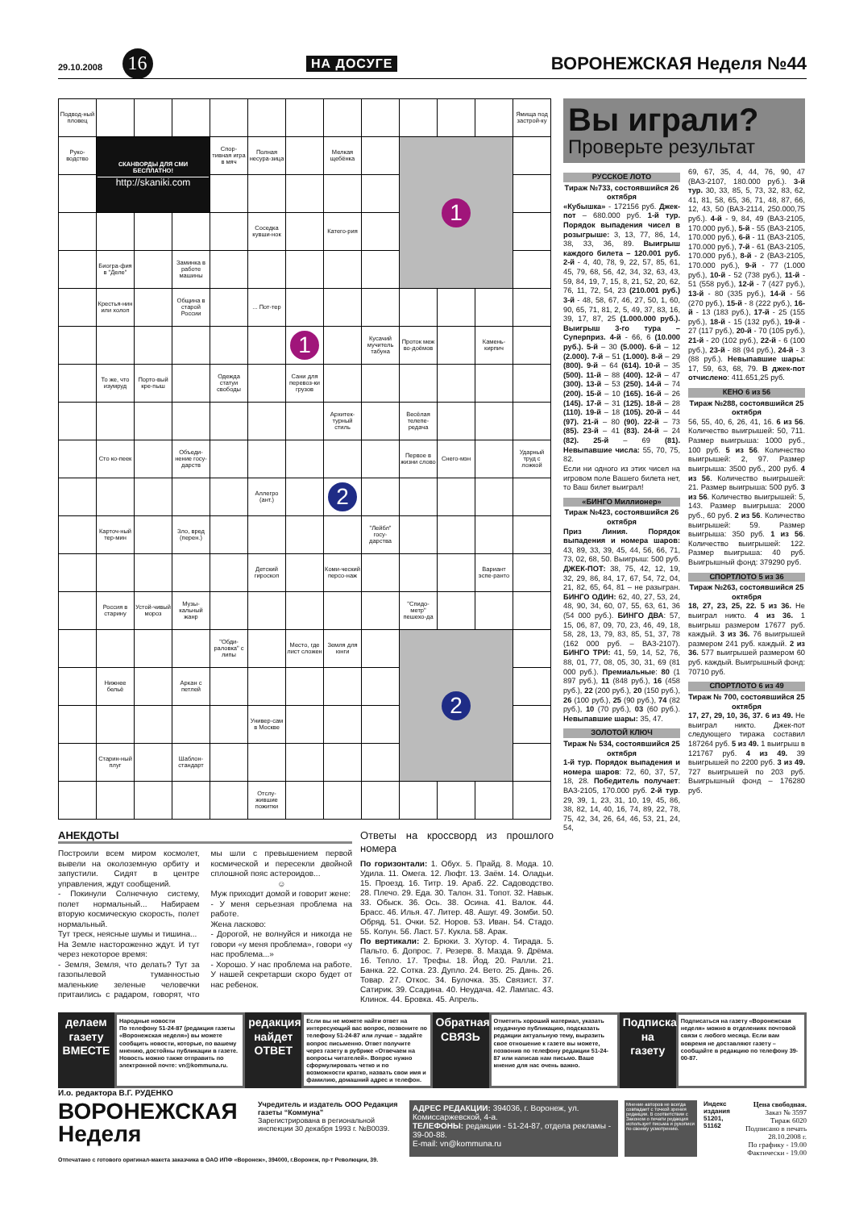29.10.2008 16
НА ДОСУГЕ
ВОРОНЕЖСКАЯ Неделя №44
| Подвод-ный пловец | | | | | | | | | | | | Ямища под застрой-ку |
| Руко-водство | СКАНВОРДЫ ДЛЯ СМИ БЕСПЛАТНО! http://skaniki.com | | | Спор-тивная игра в мяч | Полная несура-зица | | Мелкая щебёнка | | 1 | | | |
| | | | | | Соседка кувши-нок | | Катего-рия | | | | | |
| | Биогра-фия в "Деле" | | Заминка в работе машины | | | | | | | | | |
| | Крестья-нин или холоп | | Община в старой России | | ... Пот-тер | | | | | | | |
| | | | | | | 1 | | Кусачий мучитель табуна | Проток меж во-доёмов | | Камень-кирпич | |
| | То же, что изумруд | Порто-вый кре-пыш | | Одежда статуи свободы | | Сани для перевоз-ки грузов | | | | | | |
| | | | | | | | Архитек-турный стиль | | Весёлая телепе-редача | | | |
| | Сто ко-пеек | | Объеди-нение госу-дарств | | | | | | Первое в жизни слово | Снего-мэн | | Ударный труд с ложкой |
| | | | | | Аллегро (ант.) | | 2 | | | | | |
| | Карточ-ный тер-мин | | Зло, вред (перен.) | | | | | "Лейбл" госу-дарства | | | | |
| | | | | | Детский гироскоп | | Коми-ческий персо-наж | | | | Вариант эспе-ранто | |
| | Россия в старину | Устой-чивый мороз | Музы-кальный жанр | | | | | | "Спидо-метр" пешехо-да | | | |
| | | | | "Обди-раловка" с липы | | Место, где лист сложен | Земля для юнги | | 2 | | | |
| | Нижнее бельё | | Аркан с петлей | | | | | | | | | |
| | | | | | Универ-сам в Москве | | | | | | | |
| | Старин-ный плуг | | Шаблон-стандарт | | | | | | | | | |
| | | | | | Отслу-жившие пожитки | | | | | | | |
АНЕКДОТЫ
Построили всем миром космолет, вывели на околоземную орбиту и запустили. Сидят в центре управления, ждут сообщений.
- Покинули Солнечную систему, полет нормальный... Набираем вторую космическую скорость, полет нормальный.
Тут треск, неясные шумы и тишина...
На Земле настороженно ждут. И тут через некоторое время:
- Земля, Земля, что делать? Тут за газопылевой туманностью маленькие зеленые человечки притаились с радаром, говорят, что мы шли с превышением первой космической и пересекли двойной сплошной пояс астероидов...
☺
Муж приходит домой и говорит жене:
- У меня серьезная проблема на работе.
Жена ласково:
- Дорогой, не волнуйся и никогда не говори «у меня проблема», говори «у нас проблема...»
- Хорошо. У нас проблема на работе. У нашей секретарши скоро будет от нас ребенок.
Ответы на кроссворд из прошлого номера
По горизонтали: 1. Обух. 5. Прайд. 8. Мода. 10. Удила. 11. Омега. 12. Люфт. 13. Заём. 14. Оладьи. 15. Проезд. 16. Титр. 19. Араб. 22. Садоводство. 28. Плечо. 29. Еда. 30. Талон. 31. Топот. 32. Навык. 33. Обыск. 36. Ось. 38. Осина. 41. Валок. 44. Брасс. 46. Илья. 47. Литер. 48. Ашуг. 49. Зомби. 50. Обряд. 51. Очки. 52. Норов. 53. Иван. 54. Стадо. 55. Колун. 56. Ласт. 57. Кукла. 58. Арак.
По вертикали: 2. Брюки. 3. Хутор. 4. Тирада. 5. Пальто. 6. Допрос. 7. Резерв. 8. Мазда. 9. Дрёма. 16. Тепло. 17. Трефы. 18. Йод. 20. Ралли. 21. Банка. 22. Сотка. 23. Дупло. 24. Вето. 25. Дань. 26. Товар. 27. Откос. 34. Булочка. 35. Связист. 37. Сатирик. 39. Ссадина. 40. Неудача. 42. Лампас. 43. Клинок. 44. Бровка. 45. Апрель.
Вы играли?
Проверьте результат
РУССКОЕ ЛОТО
Тираж №733, состоявшийся 26 октября
«Кубышка» - 172156 руб. Джек-пот – 680.000 руб. 1-й тур. Порядок выпадения чисел в розыгрыше: 3, 13, 77, 86, 14, 38, 33, 36, 89. Выигрыш каждого билета – 120.001 руб. 2-й - 4, 40, 78, 9, 22, 57, 85, 61, 45, 79, 68, 56, 42, 34, 32, 63, 43, 59, 84, 19, 7, 15, 8, 21, 52, 20, 62, 76, 11, 72, 54, 23 (210.001 руб.) 3-й - 48, 58, 67, 46, 27, 50, 1, 60, 90, 65, 71, 81, 2, 5, 49, 37, 83, 16, 39, 17, 87, 25 (1.000.000 руб.). Выигрыш 3-го тура – Суперприз. 4-й - 66, 6 (10.000 руб.). 5-й – 30 (5.000). 6-й – 12 (2.000). 7-й – 51 (1.000). 8-й – 29 (800). 9-й – 64 (614). 10-й – 35 (500). 11-й – 88 (400). 12-й – 47 (300). 13-й – 53 (250). 14-й – 74 (200). 15-й – 10 (165). 16-й – 26 (145). 17-й – 31 (125). 18-й – 28 (110). 19-й – 18 (105). 20-й – 44 (97). 21-й – 80 (90). 22-й – 73 (85). 23-й – 41 (83). 24-й – 24 (82). 25-й – 69 (81). Невыпавшие числа: 55, 70, 75, 82.
Если ни одного из этих чисел на игровом поле Вашего билета нет, то Ваш билет выиграл!
«БИНГО Миллионер»
Тираж №423, состоявшийся 26 октября
Приз Линия. Порядок выпадения и номера шаров: 43, 89, 33, 39, 45, 44, 56, 66, 71, 73, 02, 68, 50. Выигрыш: 500 руб. ДЖЕК-ПОТ: 38, 75, 42, 12, 19, 32, 29, 86, 84, 17, 67, 54, 72, 04, 21, 82, 65, 64, 81 – не разыгран. БИНГО ОДИН: 62, 40, 27, 53, 24, 48, 90, 34, 60, 07, 55, 63, 61, 36 (54 000 руб.). БИНГО ДВА: 57, 15, 06, 87, 09, 70, 23, 46, 49, 18, 58, 28, 13, 79, 83, 85, 51, 37, 78 (162 000 руб. – ВАЗ-2107). БИНГО ТРИ: 41, 59, 14, 52, 76, 88, 01, 77, 08, 05, 30, 31, 69 (81 000 руб.). Премиальные: 80 (1 897 руб.), 11 (848 руб.), 16 (458 руб.), 22 (200 руб.), 20 (150 руб.), 26 (100 руб.), 25 (90 руб.), 74 (82 руб.), 10 (70 руб.), 03 (60 руб.). Невыпавшие шары: 35, 47.
ЗОЛОТОЙ КЛЮЧ
Тираж № 534, состоявшийся 25 октября
1-й тур. Порядок выпадения и номера шаров: 72, 60, 37, 57, 18, 28. Победитель получает: ВАЗ-2105, 170.000 руб. 2-й тур. 29, 39, 1, 23, 31, 10, 19, 45, 86, 38, 82, 14, 40, 16, 74, 89, 22, 78, 75, 42, 34, 26, 64, 46, 53, 21, 24, 54,
69, 67, 35, 4, 44, 76, 90, 47 (ВАЗ-2107, 180.000 руб.). 3-й тур. 30, 33, 85, 5, 73, 32, 83, 62, 41, 81, 58, 65, 36, 71, 48, 87, 66, 12, 43, 50 (ВАЗ-2114, 250.000,75 руб.). 4-й - 9, 84, 49 (ВАЗ-2105, 170.000 руб.), 5-й - 55 (ВАЗ-2105, 170.000 руб.), 6-й - 11 (ВАЗ-2105, 170.000 руб.), 7-й - 61 (ВАЗ-2105, 170.000 руб.), 8-й - 2 (ВАЗ-2105, 170.000 руб.), 9-й - 77 (1.000 руб.), 10-й - 52 (738 руб.), 11-й - 51 (558 руб.), 12-й - 7 (427 руб.), 13-й - 80 (335 руб.), 14-й - 56 (270 руб.), 15-й - 8 (222 руб.), 16-й - 13 (183 руб.), 17-й - 25 (155 руб.), 18-й - 15 (132 руб.), 19-й - 27 (117 руб.), 20-й - 70 (105 руб.), 21-й - 20 (102 руб.), 22-й - 6 (100 руб.), 23-й - 88 (94 руб.), 24-й - 3 (88 руб.). Невыпавшие шары: 17, 59, 63, 68, 79. В джек-пот отчислено: 411.651,25 руб.
КЕНО 6 из 56
Тираж №288, состоявшийся 25 октября
56, 55, 40, 6, 26, 41, 16. 6 из 56. Количество выигрышей: 50, 711. Размер выигрыша: 1000 руб., 100 руб. 5 из 56. Количество выигрышей: 2, 97. Размер выигрыша: 3500 руб., 200 руб. 4 из 56. Количество выигрышей: 21. Размер выигрыша: 500 руб. 3 из 56. Количество выигрышей: 5, 143. Размер выигрыша: 2000 руб., 60 руб. 2 из 56. Количество выигрышей: 59. Размер выигрыша: 350 руб. 1 из 56. Количество выигрышей: 122. Размер выигрыша: 40 руб. Выигрышный фонд: 379290 руб.
СПОРТЛОТО 5 из 36
Тираж №263, состоявшийся 25 октября
18, 27, 23, 25, 22. 5 из 36. Не выиграл никто. 4 из 36. 1 выигрыш размером 17677 руб. каждый. 3 из 36. 76 выигрышей размером 241 руб. каждый. 2 из 36. 577 выигрышей размером 60 руб. каждый. Выигрышный фонд: 70710 руб.
СПОРТЛОТО 6 из 49
Тираж № 700, состоявшийся 25 октября
17, 27, 29, 10, 36, 37. 6 из 49. Не выиграл никто. Джек-пот следующего тиража составил 187264 руб. 5 из 49. 1 выигрыш в 121767 руб. 4 из 49. 39 выигрышей по 2200 руб. 3 из 49. 727 выигрышей по 203 руб. Выигрышный фонд – 176280 руб.
делаем газету ВМЕСТЕ
Народные новости
По телефону 51-24-87 (редакция газеты «Воронежская неделя») вы можете сообщить новости, которые, по вашему мнению, достойны публикации в газете. Новость можно также отправить по электронной почте: vn@kommuna.ru.
редакция найдет ОТВЕТ
Если вы не можете найти ответ на интересующий вас вопрос, позвоните по телефону 51-24-87 или лучше – задайте вопрос письменно. Ответ получите через газету в рубрике «Отвечаем на вопросы читателей». Вопрос нужно сформулировать четко и по возможности кратко, назвать свои имя и фамилию, домашний адрес и телефон.
Обратная СВЯЗЬ
Отметить хороший материал, указать неудачную публикацию, подсказать редакции актуальную тему, выразить свое отношение к газете вы можете, позвонив по телефону редакции 51-24-87 или написав нам письмо. Ваше мнение для нас очень важно.
Подписка на газету
Подписаться на газету «Воронежская неделя» можно в отделениях почтовой связи с любого месяца. Если вам вовремя не доставляют газету – сообщайте в редакцию по телефону 39-00-87.
И.о. редактора В.Г. РУДЕНКО
ВОРОНЕЖСКАЯ
Неделя
Учредитель и издатель ООО Редакция газеты “Коммуна”
Зарегистрирована в региональной инспекции 30 декабря 1993 г. №В0039.
АДРЕС РЕДАКЦИИ: 394036, г. Воронеж, ул. Комиссаржевской, 4-а.
ТЕЛЕФОНЫ: редакции - 51-24-87, отдела рекламы - 39-00-88.
E-mail: vn@kommuna.ru
Мнение авторов не всегда совпадает с точкой зрения редакции. В соответствии с Законом о печати редакция использует письма и рукописи по своему усмотрению.
Индекс издания 51201, 51162
Цена свободная.
Заказ № 3597
Тираж 6020
Подписано в печать 28.10.2008 г.
По графику - 19.00
Фактически - 19.00
Отпечатано с готового оригинал-макета заказчика в ОАО ИПФ «Воронеж», 394000, г.Воронеж, пр-т Революции, 39.